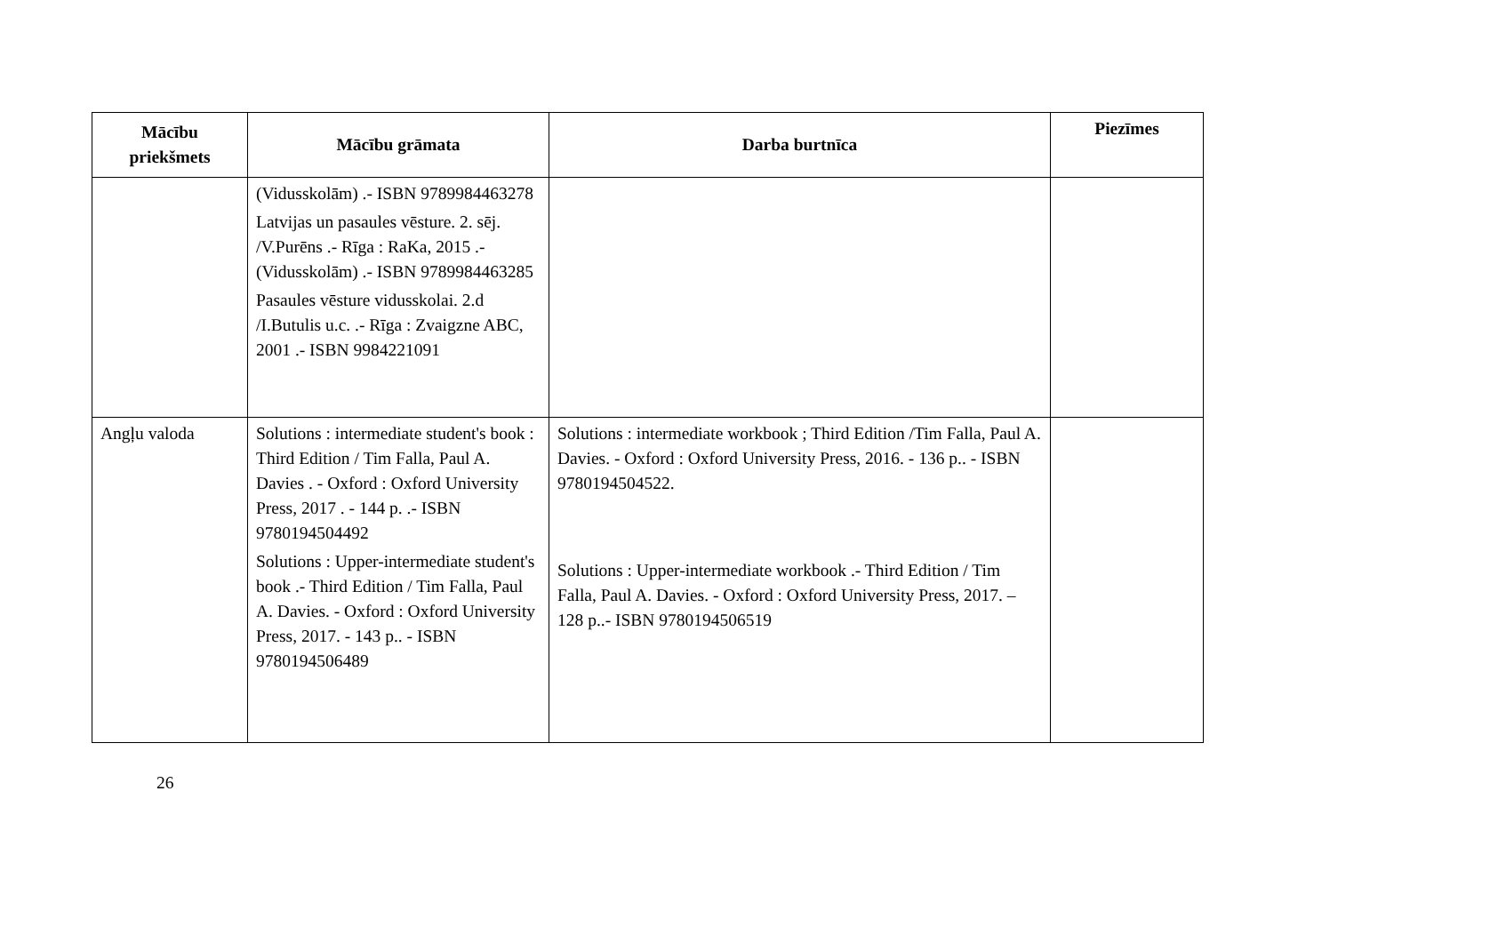| Mācību priekšmets | Mācību grāmata | Darba burtnīca | Piezīmes |
| --- | --- | --- | --- |
| | (Vidusskolām) .- ISBN 9789984463278 Latvijas un pasaules vēsture. 2. sēj. /V.Purēns .- Rīga : RaKa, 2015 .- (Vidusskolām) .- ISBN 9789984463285 Pasaules vēsture vidusskolai. 2.d /I.Butulis u.c. .- Rīga : Zvaigzne ABC, 2001 .- ISBN 9984221091 | | |
| Angļu valoda | Solutions : intermediate student's book : Third Edition / Tim Falla, Paul A. Davies . - Oxford : Oxford University Press, 2017 . - 144 p. .- ISBN 9780194504492 Solutions : Upper-intermediate student's book .- Third Edition / Tim Falla, Paul A. Davies. - Oxford : Oxford University Press, 2017. - 143 p.. - ISBN 9780194506489 | Solutions : intermediate workbook ; Third Edition /Tim Falla, Paul A. Davies. - Oxford : Oxford University Press, 2016. - 136 p.. - ISBN 9780194504522. Solutions : Upper-intermediate workbook .- Third Edition / Tim Falla, Paul A. Davies. - Oxford : Oxford University Press, 2017. – 128 p..- ISBN 9780194506519 | |
26